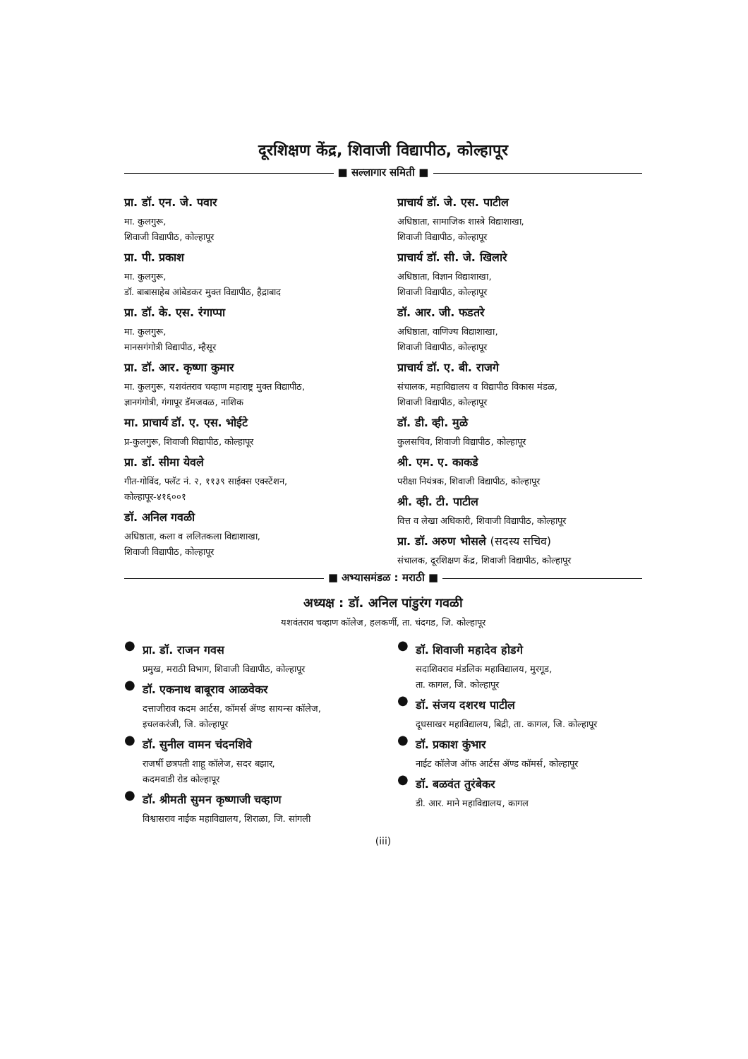दूरशिक्षण केंद्र, शिवाजी विद्यापीठ, कोल्हापूर
■ सल्लागार समिती ■
प्रा. डॉ. एन. जे. पवार
मा. कुलगुरू,
शिवाजी विद्यापीठ, कोल्हापूर
प्रा. पी. प्रकाश
मा. कुलगुरू,
डॉ. बाबासाहेब आंबेडकर मुक्त विद्यापीठ, हैद्राबाद
प्रा. डॉ. के. एस. रंगाप्पा
मा. कुलगुरू,
मानसगंगोत्री विद्यापीठ, म्हैसूर
प्रा. डॉ. आर. कृष्णा कुमार
मा. कुलगुरू, यशवंतराव चव्हाण महाराष्ट्र मुक्त विद्यापीठ,
ज्ञानगंगोत्री, गंगापूर डॅमजवळ, नाशिक
मा. प्राचार्य डॉ. ए. एस. भोईटे
प्र-कुलगुरू, शिवाजी विद्यापीठ, कोल्हापूर
प्रा. डॉ. सीमा येवले
गीत-गोविंद, फ्लॅट नं. २, ११३९ साईक्स एक्स्टेंशन,
कोल्हापूर-४१६००१
डॉ. अनिल गवळी
अधिष्ठाता, कला व ललितकला विद्याशाखा,
शिवाजी विद्यापीठ, कोल्हापूर
प्राचार्य डॉ. जे. एस. पाटील
अधिष्ठाता, सामाजिक शास्त्रे विद्याशाखा,
शिवाजी विद्यापीठ, कोल्हापूर
प्राचार्य डॉ. सी. जे. खिलारे
अधिष्ठाता, विज्ञान विद्याशाखा,
शिवाजी विद्यापीठ, कोल्हापूर
डॉ. आर. जी. फडतरे
अधिष्ठाता, वाणिज्य विद्याशाखा,
शिवाजी विद्यापीठ, कोल्हापूर
प्राचार्य डॉ. ए. बी. राजगे
संचालक, महाविद्यालय व विद्यापीठ विकास मंडळ,
शिवाजी विद्यापीठ, कोल्हापूर
डॉ. डी. व्ही. मुळे
कुलसचिव, शिवाजी विद्यापीठ, कोल्हापूर
श्री. एम. ए. काकडे
परीक्षा नियंत्रक, शिवाजी विद्यापीठ, कोल्हापूर
श्री. व्ही. टी. पाटील
वित्त व लेखा अधिकारी, शिवाजी विद्यापीठ, कोल्हापूर
प्रा. डॉ. अरुण भोसले (सदस्य सचिव)
संचालक, दूरशिक्षण केंद्र, शिवाजी विद्यापीठ, कोल्हापूर
■ अभ्यासमंडळ : मराठी ■
अध्यक्ष : डॉ. अनिल पांडुरंग गवळी
यशवंतराव चव्हाण कॉलेज, हलकर्णी, ता. चंदगड, जि. कोल्हापूर
●
प्रा. डॉ. राजन गवस
प्रमुख, मराठी विभाग, शिवाजी विद्यापीठ, कोल्हापूर
●
डॉ. एकनाथ बाबूराव आळवेकर
दत्ताजीराव कदम आर्टस, कॉमर्स ॲण्ड सायन्स कॉलेज,
इचलकरंजी, जि. कोल्हापूर
●
डॉ. सुनील वामन चंदनशिवे
राजर्षी छत्रपती शाहू कॉलेज, सदर बझार,
कदमवाडी रोड कोल्हापूर
●
डॉ. श्रीमती सुमन कृष्णाजी चव्हाण
विश्वासराव नाईक महाविद्यालय, शिराळा, जि. सांगली
●
डॉ. शिवाजी महादेव होडगे
सदाशिवराव मंडलिक महाविद्यालय, मुरगूड,
ता. कागल, जि. कोल्हापूर
●
डॉ. संजय दशरथ पाटील
दूधसाखर महाविद्यालय, बिद्री, ता. कागल, जि. कोल्हापूर
●
डॉ. प्रकाश कुंभार
नाईट कॉलेज ऑफ आर्टस ॲण्ड कॉमर्स, कोल्हापूर
●
डॉ. बळवंत तुरंबेकर
डी. आर. माने महाविद्यालय, कागल
(iii)